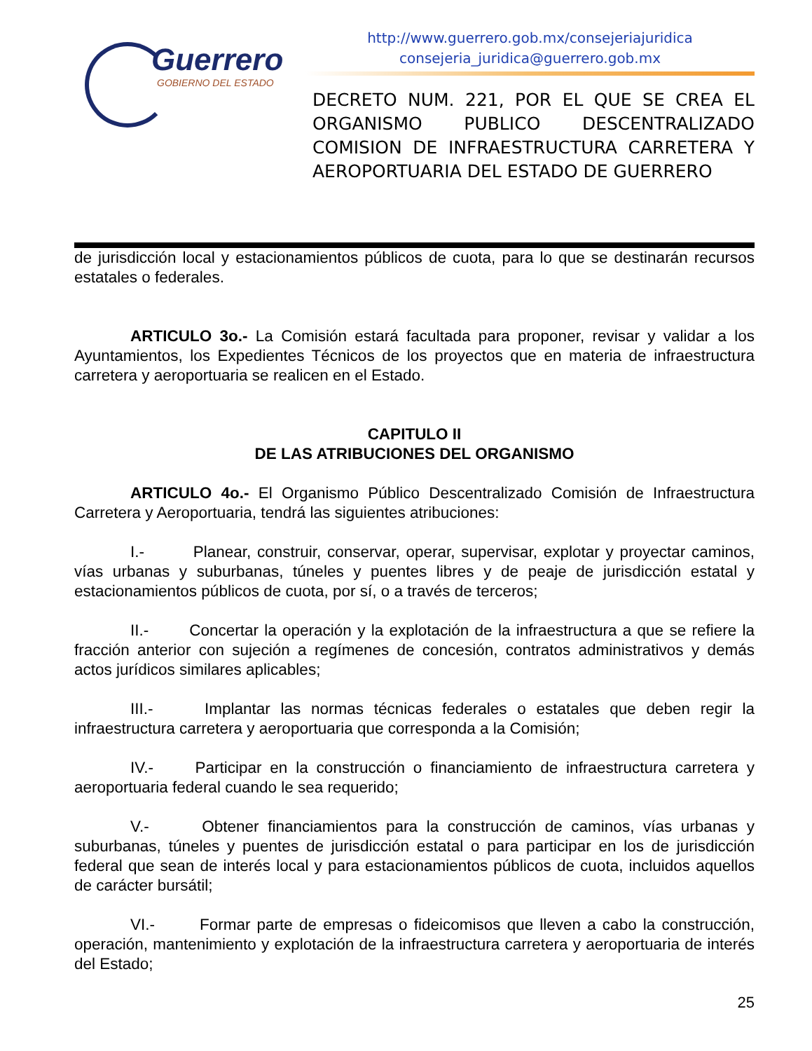Guerrero
GOBIERNO DEL ESTADO
http://www.guerrero.gob.mx/consejeriajuridica
consejeria_juridica@guerrero.gob.mx
DECRETO NUM. 221, POR EL QUE SE CREA EL ORGANISMO PUBLICO DESCENTRALIZADO COMISION DE INFRAESTRUCTURA CARRETERA Y AEROPORTUARIA DEL ESTADO DE GUERRERO
de jurisdicción local y estacionamientos públicos de cuota, para lo que se destinarán recursos estatales o federales.
ARTICULO 3o.- La Comisión estará facultada para proponer, revisar y validar a los Ayuntamientos, los Expedientes Técnicos de los proyectos que en materia de infraestructura carretera y aeroportuaria se realicen en el Estado.
CAPITULO II
DE LAS ATRIBUCIONES DEL ORGANISMO
ARTICULO 4o.- El Organismo Público Descentralizado Comisión de Infraestructura Carretera y Aeroportuaria, tendrá las siguientes atribuciones:
I.- Planear, construir, conservar, operar, supervisar, explotar y proyectar caminos, vías urbanas y suburbanas, túneles y puentes libres y de peaje de jurisdicción estatal y estacionamientos públicos de cuota, por sí, o a través de terceros;
II.- Concertar la operación y la explotación de la infraestructura a que se refiere la fracción anterior con sujeción a regímenes de concesión, contratos administrativos y demás actos jurídicos similares aplicables;
III.- Implantar las normas técnicas federales o estatales que deben regir la infraestructura carretera y aeroportuaria que corresponda a la Comisión;
IV.- Participar en la construcción o financiamiento de infraestructura carretera y aeroportuaria federal cuando le sea requerido;
V.- Obtener financiamientos para la construcción de caminos, vías urbanas y suburbanas, túneles y puentes de jurisdicción estatal o para participar en los de jurisdicción federal que sean de interés local y para estacionamientos públicos de cuota, incluidos aquellos de carácter bursátil;
VI.- Formar parte de empresas o fideicomisos que lleven a cabo la construcción, operación, mantenimiento y explotación de la infraestructura carretera y aeroportuaria de interés del Estado;
25